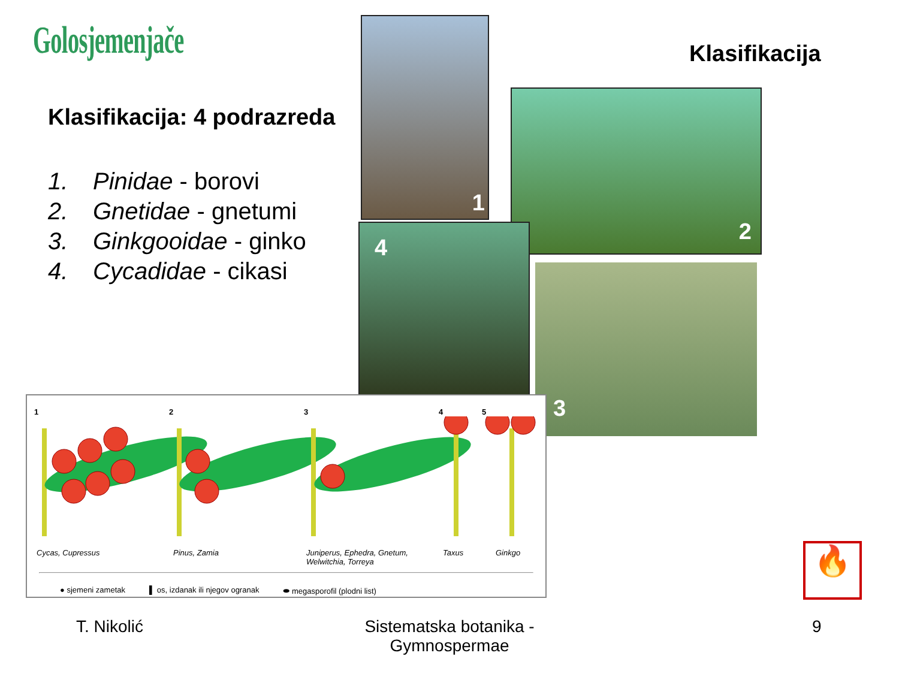Golosjemenjače
Klasifikacija: 4 podrazreda
1. Pinidae - borovi
2. Gnetidae - gnetumi
3. Ginkgooidae - ginko
4. Cycadidae - cikasi
Klasifikacija
1
2
4
3
12345
Cycas, Cupressus Pinus, Zamia Juniperus, Ephedra, Gnetum, Welwitchia, Torreya Taxus Ginkgo
● sjemeni zametak ▌ os, izdanak ili njegov ogranak ⬬ megasporofil (plodni list)
🔥
T. Nikolić
Sistematska botanika - Gymnospermae
9